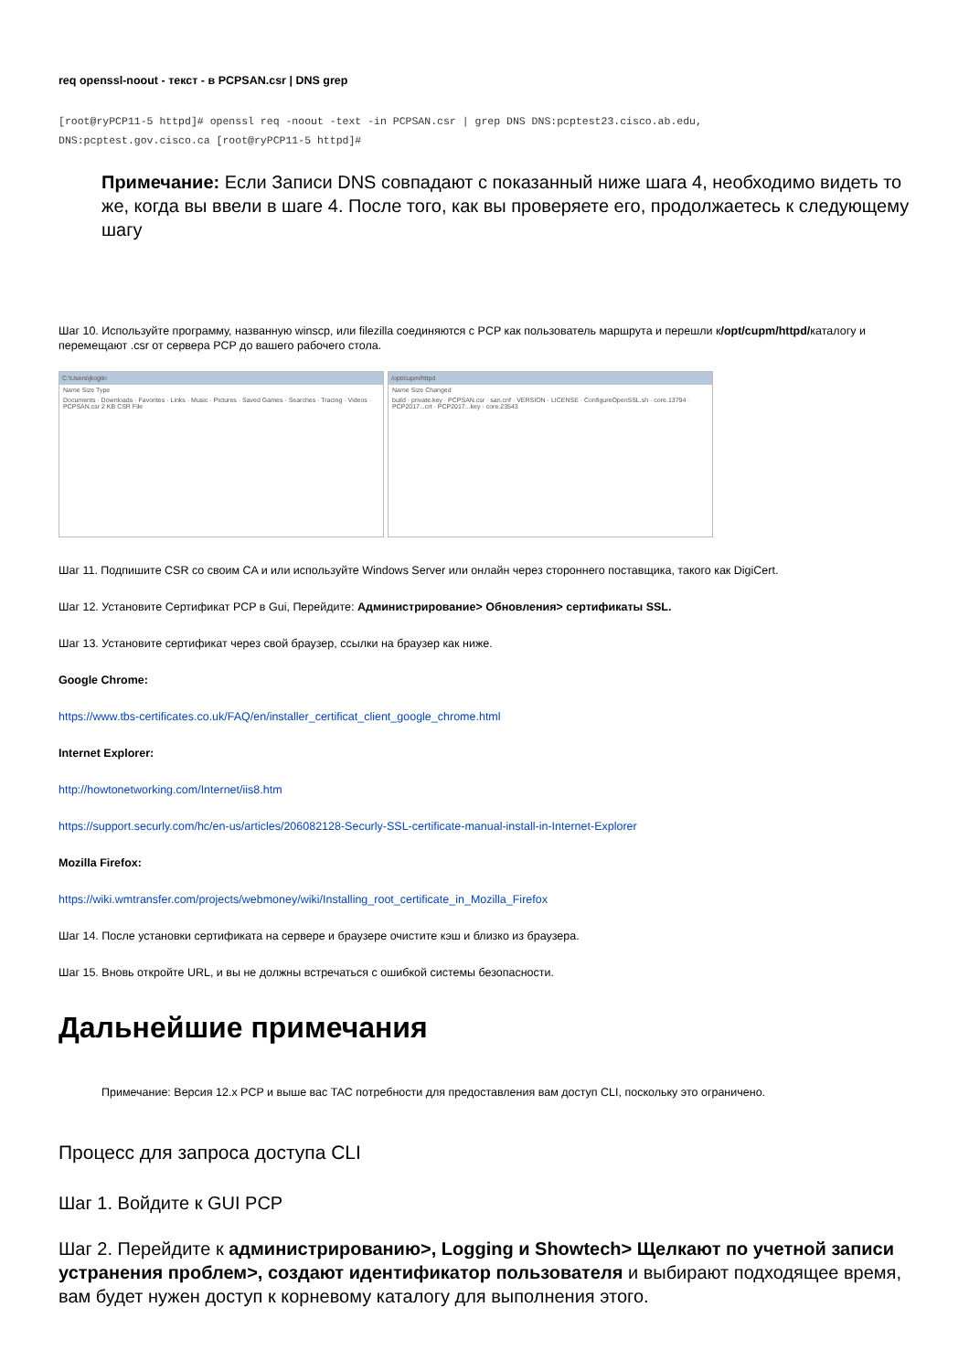req openssl-noout - текст - в PCPSAN.csr | DNS grep
[root@ryPCP11-5 httpd]# openssl req -noout -text -in PCPSAN.csr | grep DNS DNS:pcptest23.cisco.ab.edu,
DNS:pcptest.gov.cisco.ca [root@ryPCP11-5 httpd]#
Примечание: Если Записи DNS совпадают с показанный ниже шага 4, необходимо видеть то же, когда вы ввели в шаге 4. После того, как вы проверяете его, продолжаетесь к следующему шагу
Шаг 10. Используйте программу, названную winscp, или filezilla соединяются с PCP как пользователь маршрута и перешли к/opt/cupm/httpd/каталогу и перемещают .csr от сервера PCP до вашего рабочего стола.
C:\Users\jkoglin
Name Size Type
Documents · Downloads · Favorites · Links · Music · Pictures · Saved Games · Searches · Tracing · Videos · PCPSAN.csr 2 KB CSR File
/opt/cupm/httpd
Name Size Changed
build · private.key · PCPSAN.csr · san.cnf · VERSION · LICENSE · ConfigureOpenSSL.sh · core.13794 · PCP2017...crt · PCP2017...key · core.23543
Шаг 11. Подпишите CSR со своим CA и или используйте Windows Server или онлайн через стороннего поставщика, такого как DigiCert.
Шаг 12. Установите Сертификат PCP в Gui, Перейдите: Администрирование> Обновления> сертификаты SSL.
Шаг 13. Установите сертификат через свой браузер, ссылки на браузер как ниже.
Google Chrome:
https://www.tbs-certificates.co.uk/FAQ/en/installer_certificat_client_google_chrome.html
Internet Explorer:
http://howtonetworking.com/Internet/iis8.htm
https://support.securly.com/hc/en-us/articles/206082128-Securly-SSL-certificate-manual-install-in-Internet-Explorer
Mozilla Firefox:
https://wiki.wmtransfer.com/projects/webmoney/wiki/Installing_root_certificate_in_Mozilla_Firefox
Шаг 14. После установки сертификата на сервере и браузере очистите кэш и близко из браузера.
Шаг 15. Вновь откройте URL, и вы не должны встречаться с ошибкой системы безопасности.
Дальнейшие примечания
Примечание: Версия 12.x PCP и выше вас TAC потребности для предоставления вам доступ CLI, поскольку это ограничено.
Процесс для запроса доступа CLI
Шаг 1. Войдите к GUI PCP
Шаг 2. Перейдите к администрированию>, Logging и Showtech> Щелкают по учетной записи устранения проблем>, создают идентификатор пользователя и выбирают подходящее время, вам будет нужен доступ к корневому каталогу для выполнения этого.